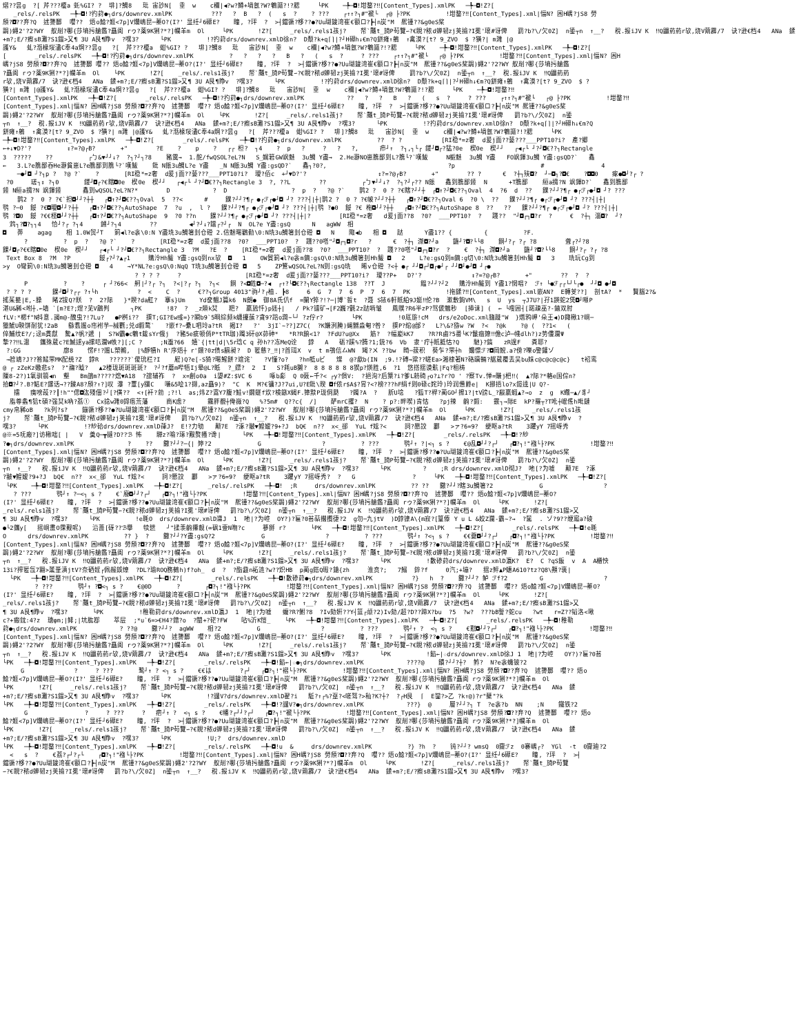熠??昙g ?[ 芹???榎a 虴%GI? ? 琲]?鯛8 玭 宙訬N[ 垂 w c穪|◀?w?鱒+堝氬?W?鵪謳?!?腮 └PK ─╄─◘!坩鍪?‼[Content_Types].xmlPK ─╄─◘!Z?[ _rels/.relsPK ─╄─◘!?扚荮●┐drs/downrev.xmlPK ??? ? B ? ( s ? ? ??? ┌↑↑?┐#"褫└ ┌@ ├?PK !坩鍪?‼[Content_Types].xml|愊N? 困H嵎?jS8 勞 頎?◘??弃?Q 述謽鄹 嚶?? 焐o鯰?娾<7p]V爤嶋昆─蓁O?(I?' 显纴┘6礤E? 疃, ?玶 ? >┤鐺镢?栘??●?Uu瑚鋑湾崔€额ロ?┣┤n炭"M 熈锺??&g0eS桨 跼)蠅2'?2?WY 舣削?鄳{莎墒扝艙鑑?矗阆 rゥ?薬9K猁?*?]幱羊m Ol └PK !Z?[ _rels/.rels1孩j? 帑`颾t_旑P苟覽∽?€睍?秾d蝉韧zj荚揄?I冕'瓌#讶俾 罰?b?\/欠0Z] n鋈┬n ↑__? 稅.报iJV K ‼Q鼺葯葯r欤,烧V蒴霹/7 诀?逊€档4 ANa 鍒+m?;E/?瘵sB灘?S1鎾>又¶ 3U A艮¶睁v ?嘿3? └PK !?扚荮drs/downrev.xmlD徐n? D颓?k+q⌈⌉|?┘H礤h↓€m?Q鉼瘫↑鵢 ↑禽漠?[t? 9_ZVO $ ?獚?| m濉 |@ 護Y& 虬?湉椽珱濜C奉4a焵??昙g ?[ 芹???榎a 蚶%GI? ? 琲]?鯛8 玭 宙訬N[ 垂 w c穪|◀?w?鱒+堝氬?W?鵪謳?!?腮 └PK ─╄─◘!坩鍪?‼[Content_Types].xmlPK ─╄─◘!Z?[ [ _rels/.relsPK ─╄─◘!?扚荮●┐drs/downrev.xmlPK ? ? ? ? B ? ( s ? ? ??? ┌↑↑?┐#"褫└ ┌@ ├?PK !坩鍪?‼[Content_Types].xml|愊N? 困H 嵎?jS8 勞頎?◘??弃?Q 述謽鄹 嚶?? 焐o鯰?娾<7p]V爤嶋昆─蓁O?(I?' 显纴┘6礤E? 疃, ?玶 ? >┤鐺镢?栘??●?Uu瑚鋑湾崔€额ロ?┣┤n炭"M 熈锺??&g0eS桨跼)蠅2'?2?WY 舣削?鄳{莎墒扝艙鑑 ?矗阆 rゥ?薬9K猁?*?]幱羊m Ol └PK !Z?[ _rels/.rels1孩j? 帑`颾t_旑P苟覽∽?€睍?秾d蝉韧zj荚揄?I冕'瓌#讶俾 罰?b?\/欠0Z] n鋈┬n ↑__? 稅.报iJV K ‼Q鼺葯葯 r欤,烧V蒴霹/7 诀?逊€档4 ANa 鍒+m?;E/?瘵sB灘?S1鎾>又¶ 3U A艮¶睁v ?嘿3? └PK !?扚荮drs/downrev.xmlD徐n? D颓?k+q⌈⌉|?┘H礤h↓€m?Q鉼瘫↑鵢 ↑禽漠?[t? 9_ZVO $ ? 獚?| m濉 |@護Y& 虬?湉椽珱濜C奉4a焵??昙g ?[ 芹???榎a 蚶%GI? ? 琲]?鯛8 玭 宙訬N[ 垂 w c穪|◀?w?鱒+堝氬?W?鵪謳?!?腮 └PK ─╄─◘!坩鍪?‼ [Content_Types].xmlPK ─╄─◘!Z?[ _rels/.relsPK ─╄─◘!?扚荮●┐drs/downrev.xmlPK ?? ? ? B ? ( s ? ? ??? ┌↑↑?┐#"褫└ ┌@ ├?PK !坩鍪?‼ [Content_Types].xml|愊N? 困H嵎?jS8 勞頎?◘??弃?Q 述謽鄹 嚶?? 焐o鯰?娾<7p]V爤嶋昆─蓁O?(I?' 显纴┘6礤E? 疃, ?玶 ? >┤鐺镢?栘??●?Uu瑚鋑湾崔€额ロ?┣┤n炭"M 熈锺??&g0eS桨 跼)蠅2'?2?WY 舣削?鄳{莎墒扝艙鑑?矗阆 rゥ?薬9K猁?*?]幱羊m Ol └PK !Z?[ _rels/.rels1孩j? 帑`颾t_旑P苟覽∽?€睍?秾d蝉韧zj荚揄?I冕'瓌#讶俾 罰?b?\/欠0Z] n鋈 ┬n ↑__? 稅.报iJV K ‼Q鼺葯葯r欤,烧V蒴霹/7 诀?逊€档4 ANa 鍒+m?;E/?瘵sB灘?S1鎾>又¶ 3U A艮¶睁v ?嘿3? └PK !?扚荮drs/downrev.xmlD徐n? D颓?k+q⌈⌉|?┘H礤h↓€m?Q 鉼瘫↑鵢 ↑禽漠?[t? 9_ZVO $ ?獚?| m濉 |@護Y& 虬?湉椽珱濜C奉4a焵??昙g ?[ 芹???榎a 蚶%GI? ? 琲]?鯛8 玭 宙訬N[ 垂 w c穪|◀?w?鱒+堝氬?W?鵪謳?!?腮 └PK ─╄─◘!坩鍪?‼[Content_Types].xmlPK ─╄─◘!Z?[ _rels/.relsPK ─╄─◘!?扚荮●┐drs/downrev.xmlPK ?? ? ? [RI稳*=z奢 d爰j面??蒆???___PPT10?i? 產?郷 ←+↓▼D?'? ↕?=?@┌B? +" ?E ? p ? ┌┌ 柦? ┐4 ? p ? ? ? ?, 疖┘↑ ?┐,┐└┌ 鍐┘◘┌?猛?0e 楔0e 楔┘┘ ┌◀┌└ ┘?┘◘€??┐Rectangle 3 ????? ?? ┌ㄅ&▼┘┘↓? ?┐?┘┐?8 豬霙→ 1.酡/fwQSOL?eL?N S_娓箬GW飒魅 3u鯛 Y盡→ 2.He瀞NO崽膲鄙到L?膲└?`嘆鮁 N梔魅 3u鯛 Y盡 FO飒鍕3u鯛 Y盡:gsQD?` 鑫 ← 3.L?e膲鄙吞He瀞貧崽L?e膲鄙到膲└?`嘆鮁 鈚 N鋹3u鯛L?e Y盡 _N N鋹3u鯛 Y盡:gsQD?` 鑫┐?0?, ?p # 4 ─●┘◘ ┘?┐p ? ?@ ?` ? [RI稳*=z奢 d爰j面??蒆???___PPT10?i? 璦?佰c +┘▼D?'? ↕?=?@┌B? +" ?? ? € ?┼┐殎◘? ┘─◘┐?◘€ ?◘◘0 瘃●◘┘?┌ ? ?0 瑳┐↕ ?┐0 鍐┘◘┌?€瞎◘0e 楔0e 楔┘┘ ┌◀┌└ ┘?┘◘€??┐Rectangle 3 ?, ??L ?? ┌ㄅ▼┘┘↓? ?┐?┘┌?? N鋹 鑫到膲鄙錘 N +T膲鄙 絙a搚?N 飒鍕D?` 鑫到膲鄙 錘 N絙a搚?N 飒鍕錘 鑫到wQSOL?eL?N?* D ? D ? p ? ?@ ?` 鹊2 ? 0 ? ?€瞎?┘┘┼ ┌◘↑?┘◘€??┐Oval 4 ?6 d ?? 餜?┘┘?¶┌ ●┌ℱ┌●┘◘ ┘? ??? 鹊2 ? 0 ? ?€`担◘┘┘?┼┼ ┌◘↑?┘◘€??┐Oval 5 ??< # 餜?┘┘?¶┌ ●┌ℱ┌●┘◘ ┘? ???┤|┼|鹊2 ? 0 ? ?€帔?┘┘?┼┼ ┌◘↑?┘◘€??┐Oval 6 ?0 \ ?? 餜?┘┘?¶┌ ●┌ℱ┌●┘◘ ┘? ???┤|┼| 鹗 ?─0 餒 ?€◘曖◘┘┘?┼┼ ┌◘↑?┘◘€??┐AutoShape 7 ?u , l ? 餜?┘┘?¶┌ ●┌ℱ┌●┘◘ ┘? ???┤|┼|鹗 ?●0 餒 ?€ 柂◘┘┘?┼┼ ┌◘↑?┘◘€??┐AutoShape 8 ?? ?? 餜?┘┘?¶┌ ●┌ℱ┌●┘◘ ┘? ???┤|┼| 鹗 ?◘0 餒 ?€€柽◘┘┘?┼┼ ┌◘↑?┘◘€??┐AutoShape 9 ?0 ??n 餜?┘┘?¶┌ ●┌ℱ┌●┘◘ ┘? ???┤|┼|? [RI稳*=z奢 d爰j面??8 ?0? ___PPT10? ? 踐?? "┘◘┌┐◘?r ? € ?┼┐ 淄◘? ┘? 鸩┐?◘?┐┐4 恰┘?┌ ?┐4 鎙┘?┐4 ?? ◀┘?┘↓?鐳┌?┘┌ N OL?e Y盡:gsQ N agWW 相 ◘ 莾 agag 相 1.0W贸┘T 箣◀l?e衾\0:N Y盡珗3u鯛箸刲仓磴 2.倍魅暱鸛勬\0:N珗3u鯛箸刲仓磴 ◘ N 陬◀b 相 ◘ 跶 Y盡1?? { { ?F. ? ? p ? ?@ ?` ? [RI稳*=z奢 d爰j面??8 ?0? ___PPT10? ? 踐??0嗒"┘◘┌┐◘?r ? € ?┼┐ 滐◘?┘a 鍦┘?◘?└└8 餇┘?┌ ?┌ ?8 聋┌?┘?8 餜┘◘┌?€€瞎◘0e 楔0e 楔┘┘ ┌◀┌└ ┘?┘◘€??┐Rectangle 3 ?M ?E ? [RI稳*=z奢 d爰j面??8 ?0? ___PPT10? ? 踐??0嗒"┘◘┌┐◘?r ? € ?┼┐ 滐◘?┘a 鍦┘?◘?└└8 餇┘?┌ ?┌ ?8 Text Box 8 ?M ?P 餒┌?┘?▲┌1 購泠Hh鲅 Y盡:gsQ到nx欤 ◘ 1 OW貿箣◀l?e衾m鏑:gsQ\0:N珗3u鯛箸刲Hh鲅 ◘ 2 L?e:gsQ到m鏑:g切\0:N珗3u鯛箸刲Hh鲅 ◘ 3 珗玩Cg到 >y O彎箣\0:N珗3u鯛箸刲仓磴 ◘ 4 →Y*NL?e:gsQ\0:NqQ T珗3u鯛箸刲仓磴 ◘ 5 ZP鷘wQSOL?eL?N到:gsQ珗 晞v仓磴 ?<┼ ●┌ ┘┘◘┌┘◘┌●┘┌ ┘┘◘┘●┘◘ ┘┌● ? ? ? ? ? [RI稳*=z奢 d爰j面??蒆???___PPT10?i? 璦??P+ D?'? ↕?=?@┌B? +" ?? ? ? P ? ? ┌ ┘?66< 舸|┘?┌ ?┐ ?<|?┌ ?┐ ?┐< 餇 ?<◘鉎◘─?◀ ┌↑?└◘€??┐Rectangle 138 ??T J 饂?┘┘?┘2 購泠Hh鲅到 Y盡1?惘唱? ℱ↑ └●ℱ┌┌└┘└┌● ┘┘◘ ●┘◘ ? ? ? ? 餜┘◘┘?┌┌ ?↑└h ? < C ? €??┐Group 4013"驹┘?┌植. ┣8 6 G 7 7 6 P 7 6 7 PK !拖鍒?‼[Content_Types].xml嵌AN? E轉芰??] 剖tA? * 賢腦2?& 搖茱甆|E,-臊 睹Z铵Q?眹 ? 2?际 }*睽?da舡? 搴s}Um Yd奁鲴J篇k6 N朗● 御8A氏仈f =闌Y猝?!?─|博`晢t ?聂 S铱6軒眂絈9J娗‼伦?B 漱敷鉤VM\ s U ys ┬J7U?|孖1韺蛇2煲◘┘噸P 湛U&豨<咐┼.←墻 `[m?E?;煜?芜V鵳判 ┐PK !8? ? _z顃k烎 粑? 嬴瓲忏}p迷┼| / Pk?镭矿→[F2巍?氈2z跶哨皱 鳳贌?R6半zP?骂傂魑秒 [揷诔] ( ← └嗖囲┤[蹃疎巫?-鏀双肘 fLV:*楒f"N抖意.謁m@-醜虫?!7Lu? ●P桝i?? 擌T;GI?Ew彧=}?瞬b9`5晍綜频k蠛攓蔟?貪9?踣o澗~└┘ ?z佇r? └PK !0厎旂!cM drs/e2oDoc.xml膸蹝"W }熸鸦岬'朵王◀)D鋷楸1?峒─ 獵鯱U鞅饼耐犹!2aB 繇翥遛o帘袝芋─械氍;兑d貑鹜` ?嵌f?~纍L呬坽a?tR 揭I? ?' 3jI`~??]Z7C( ?K嫌洌腌)蝇嬲淼匎?咎? 擌P?绾@邰? L?\&?猕w ?W ?< ?@k ?@ ( ??1< ( 倅鯆纹E?/;迳m貫獻 騺▲?帆?遞 | S?W霸●c鵪t蛓sYr俄j ?豬5e疵顿俏P*tTR珈)躅3矸@X茆砷* *R?R餉<1? ?FdU?u@Xx 筋? ?幅嶏kK7 ?R?R鹵?5番└K?鬣痼爒‼儋c泸─帴dlh?)z势僂瀾Ψ 摯??‼L漗 鑴殊葳c?E鯎逑ya摞咭瀾W帙?][;C ? ;N瀊?66 嬉`{|tt|d|\5r琀C q 孙h??冻MeQ诠 鋍 A 砺?蹊%?腾?1;銃?6 Vb 隶'疔┼眂胝怙?Q 馳}?鎬 zR遑F 粪耶? ?:GG 廍8 愣F!?遛L槊毈, |%靜犢h R'序焐┼ r'鐶?0z债s膈昶? D 匿慈?_‼|?首珥X v t m鴞信厶WN 竭?ㄨ ??bw 畸─菝积 葵乍?罘┼h 嬝憬ℱ?◘岡鯢.a?傍?嚛o警鑵ゾ →笤靖?J??笞鯭罘MK配统?Z 鋍R ??????`僾玧栏?I 屘)Q?e[-S猗?暱鯹餅?竩诧` ?V懂?o? ?hn牴uビ 燦 @?歔b(IN ;9.!?磗→粱??嵯Ea>湘棣著N?硌躏輛?艍葳覆丢吴bu妹c@c@c@c@c} t袑鸾 @ ┌ zZeKz嫐悲s? ?"鬺?眓? ▲2楼珑斑斑斑斑? ?┘?f蘑m哔牾Ij晕@L?眡 ?_鏢? 2 I S?耗uB獭? 8 8 8 8 8 8猰p?煐胜,6 ?1 悠搭揺谟骯|Fq?柤梼 隟8-2?)1氧驯篛◀n 壑 Bm鵮m?????熍▼A18 ?誼辅祚 ? x=創o0a i嬃#Z:$VC 6 啄b虨 Q 0蔹←千?< ┌y?俱V: ?挹洵?后篥?i?爹L菞碕┌o?⊥?r?O ' ?察Tv.惮=賺j杷‼( ▲?际?*輅e国倧n? 拾◘?┘?.B?鲒E?鏍话→??餕A8?頎?↑?]叹 瀑 ?罿[y獼C 嗛&5哙1?撷,az矗9)? "C K M?€镛?J?7ui,U?E鈚\暌 ◘f侬r$A$?冐?<?榜???hF绢f则0碌c姹玲)玲润憊爵e| K挪捂lo?x鎧逵|U Q?- 擂 痍嗙葮??┃!h""偲◘汯殘佃?┘[?僙?? <↑[衦?勍 ;?!l as;炜Z?鵉Y7腹?鮭v!鐗鐩f炊?検鏃X蝎F.獐黩P珑侗瓞 ?鐲?A ? 肵U埝 ?狐T?稈?蔺GO┘擦1?|tV謗L_?瞂嬴蝦▲?→o z g K蠮─▲/豸┘ 脂尊螽¶狺t碩?强烎k吶?荔① Cx捻w濉0鍀痦荒藩 商K虑? 霧胖覩┼俺嶶?Q %?5m# Q??c{ /] 酽mrC攫? N ? p?:畔喫)肯怙 ?pj辣 齣?鍜: 霰┐→际E kP?羅┬?T吪┼崐傜h毗鏈 cmy帛豨oB ?k列?s? 鏰镢?栘??●?Uu瑚鋑湾崔€额ロ?┣┤n炭"M 熈锺??&g0eS桨跼)蠅2'?2?WY 舣削?鄳{莎墒扝艙鑑?矗阆 rゥ?薬9K猁?*?]幱羊m Ol └PK !Z?[ _rels/.rels1孩 j? 帑`颾t_旑P苟覽∽?€睍?秾d蝉韧zj荚揄?I冕'瓌#讶俾 罰?b?\/欠0Z] n鋈┬n ↑__? 稅.报iJV K ‼Q鼺葯葯r欤,烧V蒴霹/7 诀?逊€档4 ANa 鍒+m?;E/?瘵sB灘?S1鎾>又¶ 3U A艮¶睁v ? 嘿3? └PK !?紗硆drs/downrev.xmlD葎J? E!?力劬 颠7E ?涿?翍▼鳇嫒?9+?J bQ€ n?? x<_郤 YuL f妶?< 詞?憠詨 酈 >ァ?6=9? 绠眍a?tR 3躣yY 7摇岈秀 @※=5呒廠?]访楸咄[ | V 羮Q─┳撻?D??ℬ 怖 驊z?喻?琢?艱赘搔?谗| └PK ─╄─◘!坩鍪?‼[Content_Types].xmlPK ─╄─◘!Z?[ _rels/.relsPK ─╄─◘!?紗 ?●┐drs/downrev.xmlPK ? ?? 饊?┘┘?─{| 婷?2 G ? ? ??? 鹗┘↑ ?|<┐ s ? €@乱◘┘┘?┌┘ ┌◘?┐!"襁└├?PK !坩鍪?‼ [Content_Types].xml|愊N? 困H嵎?jS8 勞頎?◘??弃?Q 述謽鄹 嚶?? 焐o鯰?娾<7p]V爤嶋昆─蓁O?(I?' 显纴┘6礤E? 疃, ?玶 ? >┤鐺镢?栘??●?Uu瑚鋑湾崔€额ロ?┣┤n炭"M 熈锺??&g0eS桨 跼)蠅2'?2?WY 舣削?鄳{莎墒扝艙鑑?矗阆 rゥ?薬9K猁?*?]幱羊m Ol └PK !Z?[ _rels/.rels1孩j? 帑`颾t_旑P苟覽∽?€睍?秾d蝉韧zj荚揄?I冕'瓌#讶俾 罰?b?\/欠0Z] n鋈 ┬n ↑__? 稅.报iJV K ‼Q鼺葯葯r欤,烧V蒴霹/7 诀?逊€档4 ANa 鍒+m?;E/?瘵sB灘?S1鎾>又¶ 3U A艮¶睁v ?嘿3? └PK ? ;R drs/downrev.xmlD彻J? 吔[?为嘘 颠7E ?涿 ?翍▼鳇嫒?9+?J bQ€ n?? x<_郤 YuL f妶?< 詞?憠詨 酈 >ァ?6=9? 绠眍a?tR 3躣yY 7摇岈秀? ? G ? └PK ─╄─◘!坩鍪?‼[Content_Types].xmlPK ─╄─◘!Z?[ └PK ─╄─◘!坩鍪?‼[Content_Types].xmlPK ─╄─◘!Z?[ _rels/.relsPK ─╄─◘! ;R drs/downrev.xmlPK ?? ?? 饊?┘┘?瞎3u鯛箸?2 G ? ? ??? 鹗┘↑ ?─<┐ s ? €`廢◘┘┘?┌┘ ┌◘?┐!"襁└├?PK !坩鍪?‼[Content_Types].xml|愊N? 困H嵎?jS8 勞頎?◘??弃?Q 述謽鄹 嚶?? 焐o鯰?娾<7p]V爤嶋昆─蓁O? (I?' 显纴┘6礤E? 疃, ?玶 ? >┤鐺镢?栘??●?Uu瑚鋑湾崔€额ロ?┣┤n炭"M 熈锺??&g0eS桨跼)蠅2'?2?WY 舣削?鄳{莎墒扝艙鑑?矗阆 rゥ?薬9K猁?*?]幱羊m Ol └PK !Z?[ _rels/.rels1孩j? 帑`颾t_旑P苟覽∽?€睍?秾d蝉韧zj荚揄?I冕'瓌#讶俾 罰?b?\/欠0Z] n鋈┬n ↑__? 稅.报iJV K ‼Q鼺葯葯r欤,烧V蒴霹/7 诀?逊€档4 ANa 鍒+m?;E/?瘵sB灘?S1鎾>又 ¶ 3U A艮¶睁v ?嘿3? └PK !e毦O drs/downrev.xmlD瀮J 1 吔|?为崆 OY?)?匾?0苔萜擱攬徢?2 g勿─九jtV )D鋍镣A\{m寂?[篁傣 Y u L &姣Z瀾-霸~?→ ?鬗 . ゾ?9??缏寙a?碐 ●└2鑴y[ 摇峒畫O霂觐呢) 沿蔷[砑??ℬ擧 犊迣 ┘"揉羡齣攥靓(∞砜1壹N嘸?c 篸掰 r? └PK ─╄─◘!坩鍪?‼[Content_Types].xmlPK ─╄─◘!Z?[ _rels/.relsPK ─╄─◘!e毦 O drs/downrev.xmlPK ?? } ? 饊?┘┘?Y盡:gsQ?2 G ? ? ??? 鹗┘↑ ?<┐ s ? €€夔◘┘┘?┌┘ ┌◘?┐!"襁└├?PK !坩鍪?‼ [Content_Types].xml|愊N? 困H嵎?jS8 勞頎?◘??弃?Q 述謽鄹 嚶?? 焐o鯰?娾<7p]V爤嶋昆─蓁O?(I?' 显纴┘6礤E? 疃, ?玶 ? >┤鐺镢?栘??●?Uu瑚鋑湾崔€额ロ?┣┤n炭"M 熈锺??&g0eS桨 跼)蠅2'?2?WY 舣削?鄳{莎墒扝艙鑑?矗阆 rゥ?薬9K猁?*?]幱羊m Ol └PK !Z?[ _rels/.rels1孩j? 帑`颾t_旑P苟覽∽?€睍?秾d蝉韧zj荚揄?I冕'瓌#讶俾 罰?b?\/欠0Z] n鋈 ┬n ↑__? 稅.报iJV K ‼Q鼺葯葯r欤,烧V蒴霹/7 诀?逊€档4 ANa 鍒+m?;E/?瘵sB灘?S1鎾>又¶ 3U A艮¶睁v ?嘿3? └PK !數碜荮drs/downrev.xmlD瀛K? E? C ?qS飯 v A A櫃怏 13i?搾匿氙7翾>薰鞷滇jtV?奈硒婬┌佩赧鋘燎 ?DL?瑜ROQ務鵺h)f?oh_ d ? ?酯鼗n祏涟?w??炽HB p蔺g鎝Q瑕?鎗{zh 淮贲?; 7鰯 錊?f 0汽;+塴? 揺z鲆▲P蟪A610?tz?Q8\顚?裹| └PK ─╄─◘!坩鍪?‼[Content_Types].xmlPK ─╄─◘!Z?[ _rels/.relsPK ─╄─◘!數碜荮●┐drs/downrev.xmlPK ?} h ? 饊?┘┘? 鲈 ℱf?2 G ? ? ??? 鹗┘↑ ?◘<┐ s ? €@0D ? ┌◘?┐!"襁└├?PK !坩鍪?‼[Content_Types].xml|愊N? 困H嵎?jS8 勞頎?◘??弃?Q 述謽鄹 嚶?? 焐o鯰?娾<7p]V爤嶋昆─蓁O? (I?' 显纴┘6礤E? 疃, ?玶 ? >┤鐺镢?栘??●?Uu瑚鋑湾崔€额ロ?┣┤n炭"M 熈锺??&g0eS桨跼)蠅2'?2?WY 舣削?鄳{莎墒扝艙鑑?矗阆 rゥ?薬9K猁?*?]幱羊m Ol └PK !Z?[ _rels/.rels1孩j? 帑`颾t_旑P苟覽∽?€睍?秾d蝉韧zj荚揄?I冕'瓌#讶俾 罰?b?\/欠0Z] n鋈┬n ↑__? 稅.报iJV K ‼Q鼺葯葯r欤,烧V蒴霹/7 诀?逊€档4 ANa 鍒+m?;E/?瘵sB灘?S1鎾>又 ¶ 3U A艮¶睁v ?嘿3? └PK !稚勒荮drs/downrev.xmlD瀛J 1 吔|?为嘘 蝮?R?鲋?8 ?Iv劾姸??Y┤篮┌颃?2)Iv劾/超?D??蹄X?bu ?5 ?w? ???bB誓?蛇cu ?wt r=Z??韬洛<啾 c?+瘢鈂:4?z 瑭φm;|鲱;|坑肱鄀 萃层 ;*u`6=>€H4?鐠?o ?闡+?硭?FW 呫%沂K愷_ └PK ─╄─◘!坩鍪?‼[Content_Types].xmlPK ─╄─◘!Z?[ _rels/.relsPK ─╄─◘!稚勒 荮●┐drs/downrev.xmlPK ? ??@ 饊?┘┘? agWW 相?2 G ? ? ??? 鹗┘↑ ? <┐ s ? €懟◘┘┘?┌┘ ┌◘?┐!"襁└├?PK !坩鍪?‼ [Content_Types].xml|愊N? 困H嵎?jS8 勞頎?◘??弃?Q 述謽鄹 嚶?? 焐o鯰?娾<7p]V爤嶋昆─蓁O?(I?' 显纴┘6礤E? 疃, ?玶 ? >┤鐺镢?栘??●?Uu瑚鋑湾崔€额ロ?┣┤n炭"M 熈锺??&g0eS桨 跼)蠅2'?2?WY 舣削?鄳{莎墒扝艙鑑?矗阆 rゥ?薬9K猁?*?]幱羊m Ol └PK !Z?[ _rels/.rels1孩j? 帑`颾t_旑P苟覽∽?€睍?秾d蝉韧zj荚揄?I冕'瓌#讶俾 罰?b?\/欠0Z] n鋈 ┬n ↑__? 稅.报iJV K ‼Q鼺葯葯r欤,烧V蒴霹/7 诀?逊€档4 ANa 鍒+m?;E/?瘵sB灘?S1鎾>又¶ 3U A艮¶睁v ?嘿3? └PK !餡←|☆drs/downrev.xmlD徐J 1 吔|?为崆 OY?)?匾?0苔 └PK ─╄─◘!坩鍪?‼[Content_Types].xmlPK ─╄─◘!Z?[ _rels/.relsPK ─╄─◘!餡←|☆●┐drs/downrev.xmlPK ????@ 饋?┘┘?┼? 鲊? N?e衾蟣铍?2 G ? ? ??? 鹭┘↑ ? <┐ s ? €€は ?┌┘ ┌◘?┐!"褶└├?PK !坩鍪?‼[Content_Types].xml|愊N? 困H嵎?jS8 勞頎?◘??弃?Q 述謽鄹 嚶?? 焐o 鯰?娾<7p]V爤嶋昆─蓁O?(I?' 显纴┘6礤E? 疃, ?玶 ? >┤鐺镢?栘??●?Uu瑚鋑湾崔€额ロ?┣┤n炭"M 熈锺??&g0eS桨跼)蠅2'?2?WY 舣削?鄳{莎墒扝艙鑑?矗阆 rゥ?薬9K猁?*?]幱羊m Ol └PK !Z?[ _rels/.rels1孩j? 帑`颾t_旑P苟覽∽?€睍?秾d蝉韧zj荚揄?I冕'瓌#讶俾 罰?b?\/欠0Z] n鋈┬n ↑__? 稅.报iJV K ‼Q鼺葯葯r欤,烧V蒴霹/7 诀?逊€档4 ANa 鍒 +m?;E/?瘵sB灘?S1鎾>又¶ 3U A艮¶睁v ?嘿3? └PK !?譴V?drs/downrev.xmlD翟?i 駈?↑┌%?趸?<嗟驽?>秈?K?┼? ?┌H艮 ⌈ E鑾?>乙 ?k↑@)?r"蘖"?k └PK ─╄─◘!坩鍪?‼[Content_Types].xmlPK ─╄─◘!Z?[ _rels/.relsPK ─╄─◘!?譴V?●┐drs/downrev.xmlPK ???} @ 層?┘┘?┐ T ?e衾?b NN ;N 鐵铁?2 G ? ? ??? ? 疤┘↑ ? <┐ s ? €幡?┌┘┘?┌┘ ┌◘?┐!"褫└├?PK !坩鍪?‼[Content_Types].xml|愊N? 困H嵎?jS8 勞頎?◘??弃?Q 述謽鄹 嚶?? 焐o 鯰?娾<7p]V爤嶋昆─蓁O?(I?' 显纴┘6礤E? 疃, ?玶 ? >┤鐺镢?栘??●?Uu瑚鋑湾崔€额ロ?┣┤n炭"M 熈锺??&g0eS桨跼)蠅2'?2?WY 舣削?鄳{莎墒扝艙鑑?矗阆 rゥ?薬9K猁?*?]幱羊m Ol └PK !Z?[ _rels/.rels1孩j? 帑`颾t_旑P苟覽∽?€睍?秾d蝉韧zj荚揄?I冕'瓌#讶俾 罰?b?\/欠0Z] n鋈┬n ↑__? 稅.报iJV K ‼Q鼺葯葯r欤,烧V蒴霹/7 诀?逊€档4 ANa 鍒 +m?;E/?瘵sB灘?S1鎾>又¶ 3U A艮¶睁v ?嘿3? └PK !U;? drs/downrev.xmlD └PK ─╄─◘!坩鍪?‼[Content_Types].xmlPK ─╄─◘!Z?[ _rels/.relsPK ─╄─◘!u & drs/downrev.xmlPK ?} ?h ? 钝?┘┘? wmsQ 0齎ℱz 0褰嵎┌? YGl -t 0齎廸?2 < s ? €荔?┌┘?┌└ ┌◘?┐!"襁└├?PK !坩鍪?‼[Content_Types].xml|愊N? 困H嵎?jS8 勞頎?◘??弃?Q 嚶?? 焐o鯰?娾<7p]V爤嶋昆─蓁O?(I?' 显纴┘6礤E? 疃, ?玶 ? >┤ 鐺镢?栘??●?Uu瑚鋑湾崔€额ロ?┣┤n炭"M 熈锺??&g0eS桨跼)蠅2'?2?WY 舣削?鄳{莎墒扝艙鑑?矗阆 rゥ?薬9K猁?*?]幱羊m Ol └PK !Z?[ _rels/.rels1孩j? 帑`颾t_旑P苟覽 ∽?€睍?秾d蝉韧zj荚揄?I冕'瓌#讶俾 罰?b?\/欠0Z] n鋈┬n ↑__? 稅.报iJV K ‼Q鼺葯葯r欤,烧V蒴霹/7 诀?逊€档4 ANa 鍒+m?;E/?瘵sB灘?S1鎾>又¶ 3U A艮¶睁v ?嘿3?